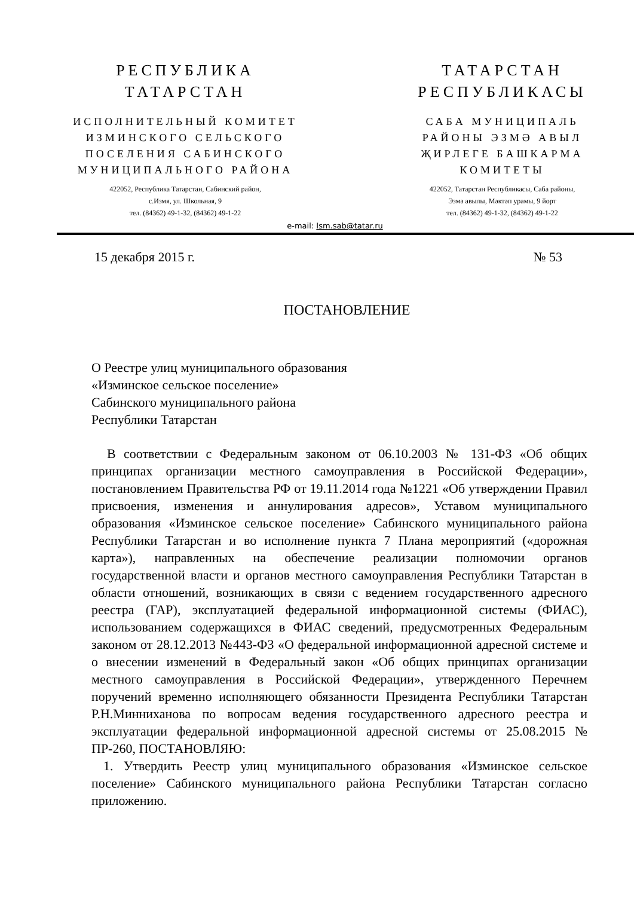РЕСПУБЛИКА
ТАТАРСТАН
ИСПОЛНИТЕЛЬНЫЙ КОМИТЕТ
ИЗМИНСКОГО СЕЛЬСКОГО
ПОСЕЛЕНИЯ САБИНСКОГО
МУНИЦИПАЛЬНОГО РАЙОНА
422052, Республика Татарстан, Сабинский район,
с.Измя, ул. Школьная, 9
тел. (84362) 49-1-32, (84362) 49-1-22
ТАТАРСТАН
РЕСПУБЛИКАСЫ
САБА МУНИЦИПАЛЬ
РАЙОНЫ ЭЗМӘ АВЫЛ
ҖИРЛЕГЕ БАШКАРМА
КОМИТЕТЫ
422052, Татарстан Республикасы, Саба районы,
Эзмә авылы, Мәктәп урамы, 9 йорт
тел. (84362) 49-1-32, (84362) 49-1-22
e-mail: Ism.sab@tatar.ru
15 декабря 2015 г. № 53
ПОСТАНОВЛЕНИЕ
О Реестре улиц муниципального образования
«Изминское сельское поселение»
Сабинского муниципального района
Республики Татарстан
В соответствии с Федеральным законом от 06.10.2003 № 131-ФЗ «Об общих принципах организации местного самоуправления в Российской Федерации», постановлением Правительства РФ от 19.11.2014 года №1221 «Об утверждении Правил присвоения, изменения и аннулирования адресов», Уставом муниципального образования «Изминское сельское поселение» Сабинского муниципального района Республики Татарстан и во исполнение пункта 7 Плана мероприятий («дорожная карта»), направленных на обеспечение реализации полномочии органов государственной власти и органов местного самоуправления Республики Татарстан в области отношений, возникающих в связи с ведением государственного адресного реестра (ГАР), эксплуатацией федеральной информационной системы (ФИАС), использованием содержащихся в ФИАС сведений, предусмотренных Федеральным законом от 28.12.2013 №443-ФЗ «О федеральной информационной адресной системе и о внесении изменений в Федеральный закон «Об общих принципах организации местного самоуправления в Российской Федерации», утвержденного Перечнем поручений временно исполняющего обязанности Президента Республики Татарстан Р.Н.Минниханова по вопросам ведения государственного адресного реестра и эксплуатации федеральной информационной адресной системы от 25.08.2015 № ПР-260, ПОСТАНОВЛЯЮ:
1. Утвердить Реестр улиц муниципального образования «Изминское сельское поселение» Сабинского муниципального района Республики Татарстан согласно приложению.